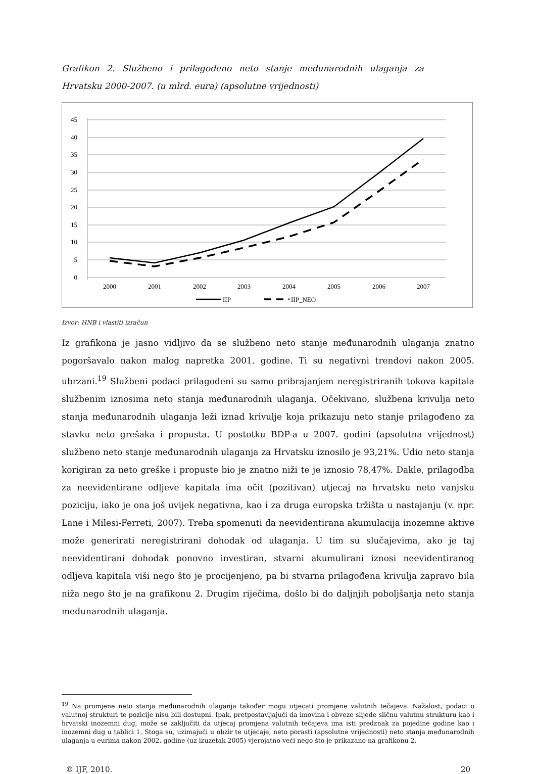Grafikon 2. Službeno i prilagođeno neto stanje međunarodnih ulaganja za Hrvatsku 2000-2007. (u mlrd. eura) (apsolutne vrijednosti)
45
40
35
30
25
20
15
10
5
0
2000
2001
2002
2003
2004
2005
2006
2007
IIP
IIP_NEO
Izvor: HNB i vlastiti izračun
Iz grafikona je jasno vidljivo da se službeno neto stanje međunarodnih ulaganja znatno pogoršavalo nakon malog napretka 2001. godine. Ti su negativni trendovi nakon 2005. ubrzani.<sup>19</sup> Službeni podaci prilagođeni su samo pribrajanjem neregistriranih tokova kapitala službenim iznosima neto stanja međunarodnih ulaganja. Očekivano, službena krivulja neto stanja međunarodnih ulaganja leži iznad krivulje koja prikazuju neto stanje prilagođeno za stavku neto grešaka i propusta. U postotku BDP-a u 2007. godini (apsolutna vrijednost) službeno neto stanje međunarodnih ulaganja za Hrvatsku iznosilo je 93,21%. Udio neto stanja korigiran za neto greške i propuste bio je znatno niži te je iznosio 78,47%. Dakle, prilagodba za neevidentirane odljeve kapitala ima očit (pozitivan) utjecaj na hrvatsku neto vanjsku poziciju, iako je ona još uvijek negativna, kao i za druga europska tržišta u nastajanju (v. npr. Lane i Milesi-Ferreti, 2007). Treba spomenuti da neevidentirana akumulacija inozemne aktive može generirati neregistrirani dohodak od ulaganja. U tim su slučajevima, ako je taj neevidentirani dohodak ponovno investiran, stvarni akumulirani iznosi neevidentiranog odljeva kapitala viši nego što je procijenjeno, pa bi stvarna prilagođena krivulja zapravo bila niža nego što je na grafikonu 2. Drugim riječima, došlo bi do daljnjih poboljšanja neto stanja međunarodnih ulaganja.
<sup>19</sup> Na promjene neto stanja međunarodnih ulaganja također mogu utjecati promjene valutnih tečajeva. Nažalost, podaci o valutnoj strukturi te pozicije nisu bili dostupni. Ipak, pretpostavljajući da imovina i obveze slijede sličnu valutnu strukturu kao i hrvatski inozemni dug, može se zaključiti da utjecaj promjena valutnih tečajeva ima isti predznak za pojedine godine kao i inozemni dug u tablici 1. Stoga su, uzimajući u obzir te utjecaje, neto porasti (apsolutne vrijednosti) neto stanja međunarodnih ulaganja u eurima nakon 2002. godine (uz izuzetak 2005) vjerojatno veći nego što je prikazano na grafikonu 2.
© IJF, 2010. 20